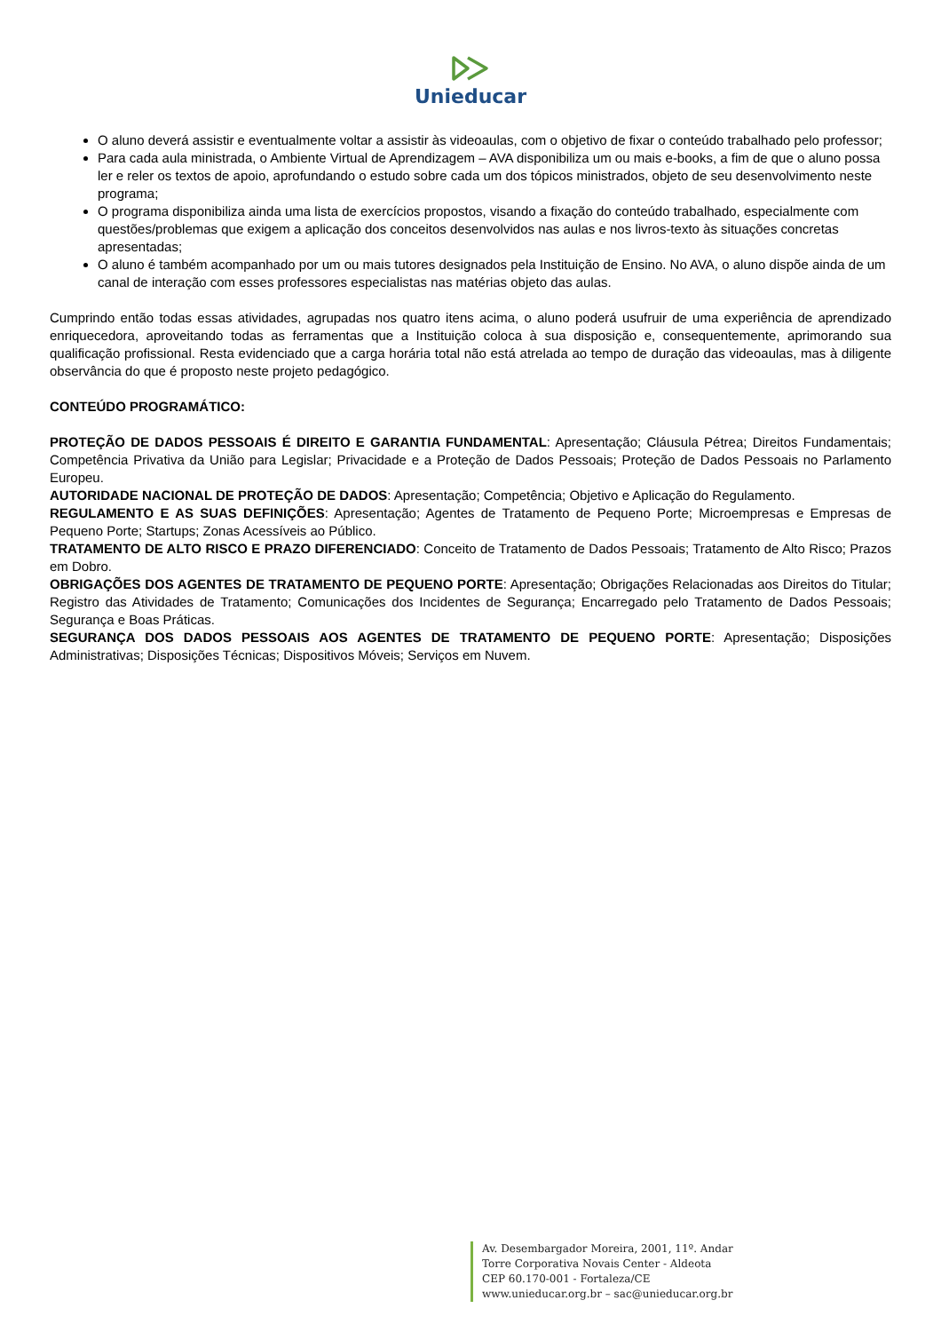Unieducar
O aluno deverá assistir e eventualmente voltar a assistir às videoaulas, com o objetivo de fixar o conteúdo trabalhado pelo professor;
Para cada aula ministrada, o Ambiente Virtual de Aprendizagem – AVA disponibiliza um ou mais e-books, a fim de que o aluno possa ler e reler os textos de apoio, aprofundando o estudo sobre cada um dos tópicos ministrados, objeto de seu desenvolvimento neste programa;
O programa disponibiliza ainda uma lista de exercícios propostos, visando a fixação do conteúdo trabalhado, especialmente com questões/problemas que exigem a aplicação dos conceitos desenvolvidos nas aulas e nos livros-texto às situações concretas apresentadas;
O aluno é também acompanhado por um ou mais tutores designados pela Instituição de Ensino. No AVA, o aluno dispõe ainda de um canal de interação com esses professores especialistas nas matérias objeto das aulas.
Cumprindo então todas essas atividades, agrupadas nos quatro itens acima, o aluno poderá usufruir de uma experiência de aprendizado enriquecedora, aproveitando todas as ferramentas que a Instituição coloca à sua disposição e, consequentemente, aprimorando sua qualificação profissional. Resta evidenciado que a carga horária total não está atrelada ao tempo de duração das videoaulas, mas à diligente observância do que é proposto neste projeto pedagógico.
CONTEÚDO PROGRAMÁTICO:
PROTEÇÃO DE DADOS PESSOAIS É DIREITO E GARANTIA FUNDAMENTAL: Apresentação; Cláusula Pétrea; Direitos Fundamentais; Competência Privativa da União para Legislar; Privacidade e a Proteção de Dados Pessoais; Proteção de Dados Pessoais no Parlamento Europeu.
AUTORIDADE NACIONAL DE PROTEÇÃO DE DADOS: Apresentação; Competência; Objetivo e Aplicação do Regulamento.
REGULAMENTO E AS SUAS DEFINIÇÕES: Apresentação; Agentes de Tratamento de Pequeno Porte; Microempresas e Empresas de Pequeno Porte; Startups; Zonas Acessíveis ao Público.
TRATAMENTO DE ALTO RISCO E PRAZO DIFERENCIADO: Conceito de Tratamento de Dados Pessoais; Tratamento de Alto Risco; Prazos em Dobro.
OBRIGAÇÕES DOS AGENTES DE TRATAMENTO DE PEQUENO PORTE: Apresentação; Obrigações Relacionadas aos Direitos do Titular; Registro das Atividades de Tratamento; Comunicações dos Incidentes de Segurança; Encarregado pelo Tratamento de Dados Pessoais; Segurança e Boas Práticas.
SEGURANÇA DOS DADOS PESSOAIS AOS AGENTES DE TRATAMENTO DE PEQUENO PORTE: Apresentação; Disposições Administrativas; Disposições Técnicas; Dispositivos Móveis; Serviços em Nuvem.
Av. Desembargador Moreira, 2001, 11º. Andar
Torre Corporativa Novais Center - Aldeota
CEP 60.170-001 - Fortaleza/CE
www.unieducar.org.br – sac@unieducar.org.br